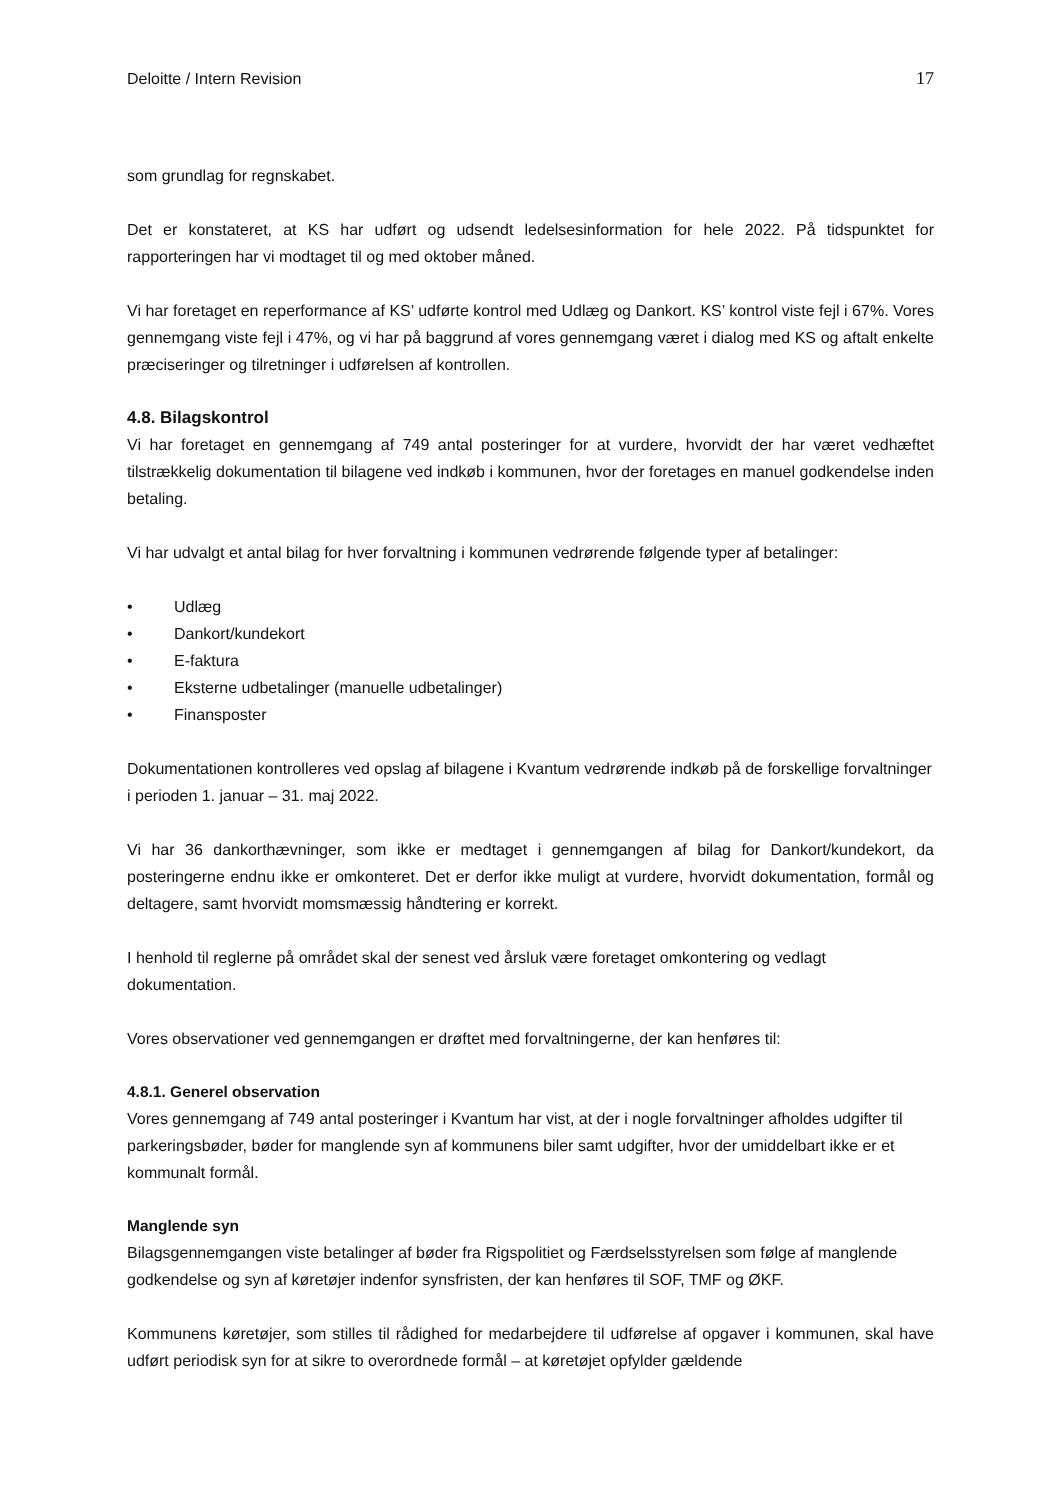Deloitte / Intern Revision 17
som grundlag for regnskabet.
Det er konstateret, at KS har udført og udsendt ledelsesinformation for hele 2022. På tidspunktet for rapporteringen har vi modtaget til og med oktober måned.
Vi har foretaget en reperformance af KS’ udførte kontrol med Udlæg og Dankort. KS’ kontrol viste fejl i 67%. Vores gennemgang viste fejl i 47%, og vi har på baggrund af vores gennemgang været i dialog med KS og aftalt enkelte præciseringer og tilretninger i udførelsen af kontrollen.
4.8. Bilagskontrol
Vi har foretaget en gennemgang af 749 antal posteringer for at vurdere, hvorvidt der har været vedhæftet tilstrækkelig dokumentation til bilagene ved indkøb i kommunen, hvor der foretages en manuel godkendelse inden betaling.
Vi har udvalgt et antal bilag for hver forvaltning i kommunen vedrørende følgende typer af betalinger:
• Udlæg
• Dankort/kundekort
• E-faktura
• Eksterne udbetalinger (manuelle udbetalinger)
• Finansposter
Dokumentationen kontrolleres ved opslag af bilagene i Kvantum vedrørende indkøb på de forskellige forvaltninger i perioden 1. januar – 31. maj 2022.
Vi har 36 dankorthævninger, som ikke er medtaget i gennemgangen af bilag for Dankort/kundekort, da posteringerne endnu ikke er omkonteret. Det er derfor ikke muligt at vurdere, hvorvidt dokumentation, formål og deltagere, samt hvorvidt momsmæssig håndtering er korrekt.
I henhold til reglerne på området skal der senest ved årsluk være foretaget omkontering og vedlagt dokumentation.
Vores observationer ved gennemgangen er drøftet med forvaltningerne, der kan henføres til:
4.8.1. Generel observation
Vores gennemgang af 749 antal posteringer i Kvantum har vist, at der i nogle forvaltninger afholdes udgifter til parkeringsbøder, bøder for manglende syn af kommunens biler samt udgifter, hvor der umiddelbart ikke er et kommunalt formål.
Manglende syn
Bilagsgennemgangen viste betalinger af bøder fra Rigspolitiet og Færdselsstyrelsen som følge af manglende godkendelse og syn af køretøjer indenfor synsfristen, der kan henføres til SOF, TMF og ØKF.
Kommunens køretøjer, som stilles til rådighed for medarbejdere til udførelse af opgaver i kommunen, skal have udført periodisk syn for at sikre to overordnede formål – at køretøjet opfylder gældende